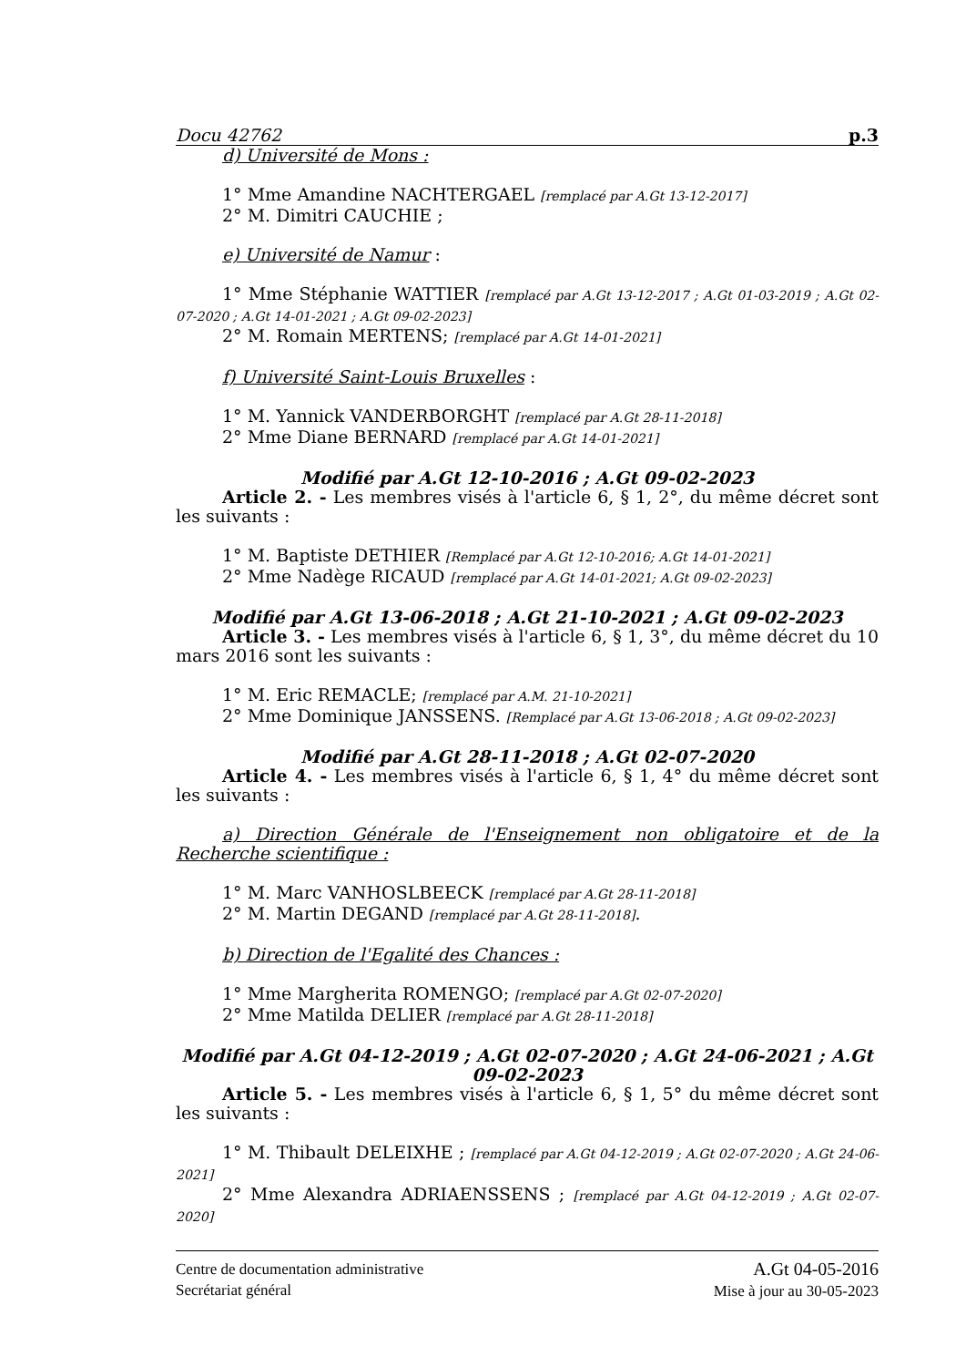Docu 42762 p.3
d) Université de Mons :
1° Mme Amandine NACHTERGAEL [remplacé par A.Gt 13-12-2017]
2° M. Dimitri CAUCHIE ;
e) Université de Namur :
1° Mme Stéphanie WATTIER [remplacé par A.Gt 13-12-2017 ; A.Gt 01-03-2019 ; A.Gt 02-07-2020 ; A.Gt 14-01-2021 ; A.Gt 09-02-2023]
2° M. Romain MERTENS; [remplacé par A.Gt 14-01-2021]
f) Université Saint-Louis Bruxelles :
1° M. Yannick VANDERBORGHT [remplacé par A.Gt 28-11-2018]
2° Mme Diane BERNARD [remplacé par A.Gt 14-01-2021]
Modifié par A.Gt 12-10-2016 ; A.Gt 09-02-2023
Article 2. - Les membres visés à l'article 6, § 1, 2°, du même décret sont les suivants :
1° M. Baptiste DETHIER [Remplacé par A.Gt 12-10-2016; A.Gt 14-01-2021]
2° Mme Nadège RICAUD [remplacé par A.Gt 14-01-2021; A.Gt 09-02-2023]
Modifié par A.Gt 13-06-2018 ; A.Gt 21-10-2021 ; A.Gt 09-02-2023
Article 3. - Les membres visés à l'article 6, § 1, 3°, du même décret du 10 mars 2016 sont les suivants :
1° M. Eric REMACLE; [remplacé par A.M. 21-10-2021]
2° Mme Dominique JANSSENS. [Remplacé par A.Gt 13-06-2018 ; A.Gt 09-02-2023]
Modifié par A.Gt 28-11-2018 ; A.Gt 02-07-2020
Article 4. - Les membres visés à l'article 6, § 1, 4° du même décret sont les suivants :
a) Direction Générale de l'Enseignement non obligatoire et de la Recherche scientifique :
1° M. Marc VANHOSLBEECK [remplacé par A.Gt 28-11-2018]
2° M. Martin DEGAND [remplacé par A.Gt 28-11-2018].
b) Direction de l'Egalité des Chances :
1° Mme Margherita ROMENGO; [remplacé par A.Gt 02-07-2020]
2° Mme Matilda DELIER [remplacé par A.Gt 28-11-2018]
Modifié par A.Gt 04-12-2019 ; A.Gt 02-07-2020 ; A.Gt 24-06-2021 ; A.Gt 09-02-2023
Article 5. - Les membres visés à l'article 6, § 1, 5° du même décret sont les suivants :
1° M. Thibault DELEIXHE ; [remplacé par A.Gt 04-12-2019 ; A.Gt 02-07-2020 ; A.Gt 24-06-2021]
2° Mme Alexandra ADRIAENSSENS ; [remplacé par A.Gt 04-12-2019 ; A.Gt 02-07-2020]
Centre de documentation administrative
Secrétariat général
A.Gt 04-05-2016
Mise à jour au 30-05-2023